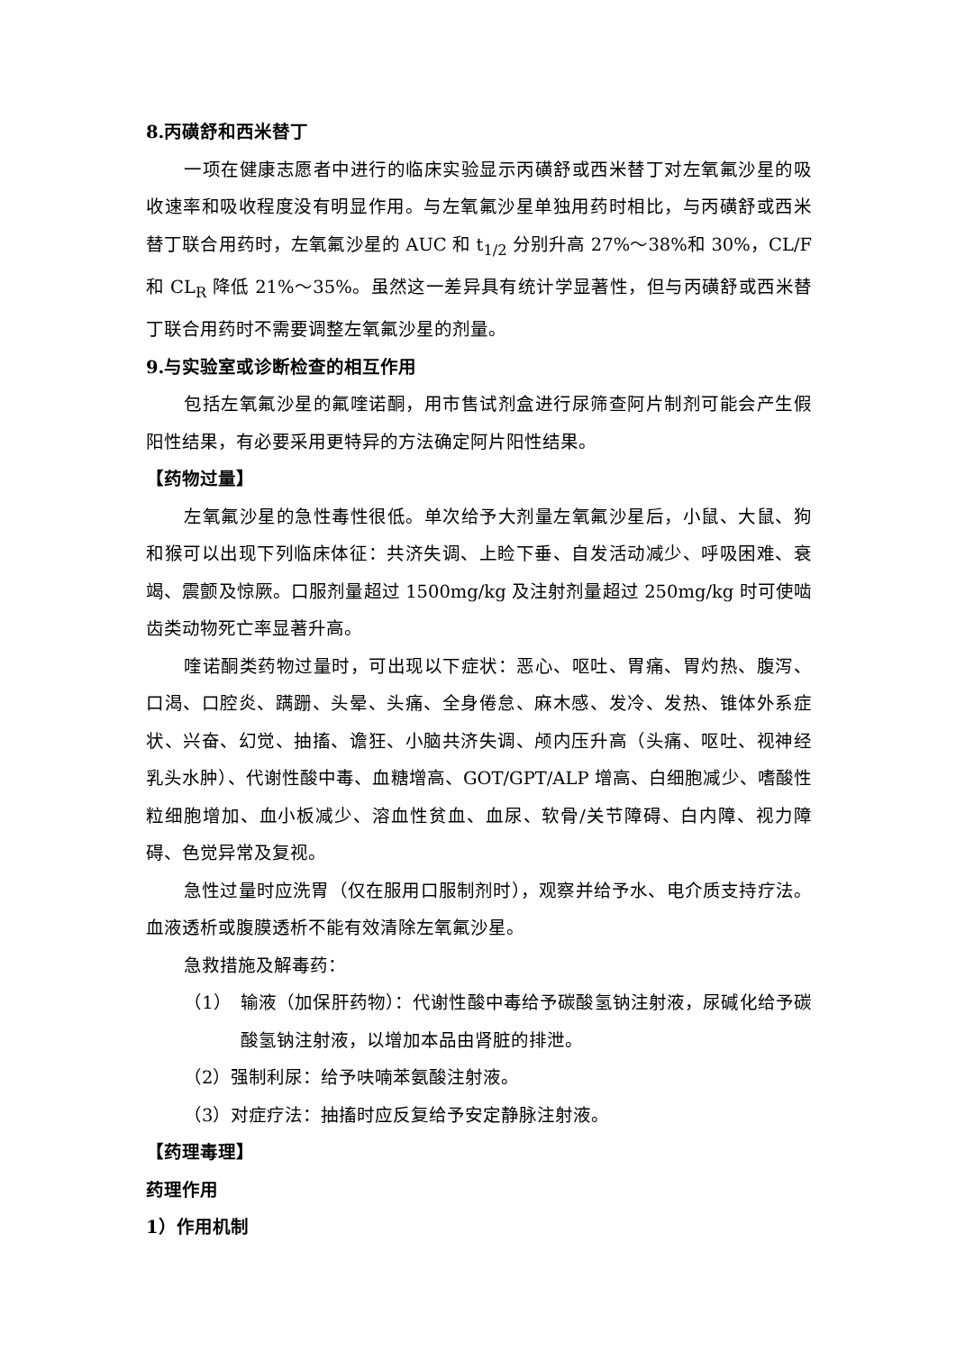8.丙磺舒和西米替丁
一项在健康志愿者中进行的临床实验显示丙磺舒或西米替丁对左氧氟沙星的吸收速率和吸收程度没有明显作用。与左氧氟沙星单独用药时相比，与丙磺舒或西米替丁联合用药时，左氧氟沙星的 AUC 和 t<sub>1/2</sub> 分别升高 27%～38%和 30%，CL/F 和 CL<sub>R</sub> 降低 21%～35%。虽然这一差异具有统计学显著性，但与丙磺舒或西米替丁联合用药时不需要调整左氧氟沙星的剂量。
9.与实验室或诊断检查的相互作用
包括左氧氟沙星的氟喹诺酮，用市售试剂盒进行尿筛查阿片制剂可能会产生假阳性结果，有必要采用更特异的方法确定阿片阳性结果。
【药物过量】
左氧氟沙星的急性毒性很低。单次给予大剂量左氧氟沙星后，小鼠、大鼠、狗和猴可以出现下列临床体征：共济失调、上睑下垂、自发活动减少、呼吸困难、衰竭、震颤及惊厥。口服剂量超过 1500mg/kg 及注射剂量超过 250mg/kg 时可使啮齿类动物死亡率显著升高。
喹诺酮类药物过量时，可出现以下症状：恶心、呕吐、胃痛、胃灼热、腹泻、口渴、口腔炎、蹒跚、头晕、头痛、全身倦怠、麻木感、发冷、发热、锥体外系症状、兴奋、幻觉、抽搐、谵狂、小脑共济失调、颅内压升高（头痛、呕吐、视神经乳头水肿）、代谢性酸中毒、血糖增高、GOT/GPT/ALP 增高、白细胞减少、嗜酸性粒细胞增加、血小板减少、溶血性贫血、血尿、软骨/关节障碍、白内障、视力障碍、色觉异常及复视。
急性过量时应洗胃（仅在服用口服制剂时），观察并给予水、电介质支持疗法。血液透析或腹膜透析不能有效清除左氧氟沙星。
急救措施及解毒药：
（1）　输液（加保肝药物）：代谢性酸中毒给予碳酸氢钠注射液，尿碱化给予碳酸氢钠注射液，以增加本品由肾脏的排泄。
（2）强制利尿：给予呋喃苯氨酸注射液。
（3）对症疗法：抽搐时应反复给予安定静脉注射液。
【药理毒理】
药理作用
1）作用机制